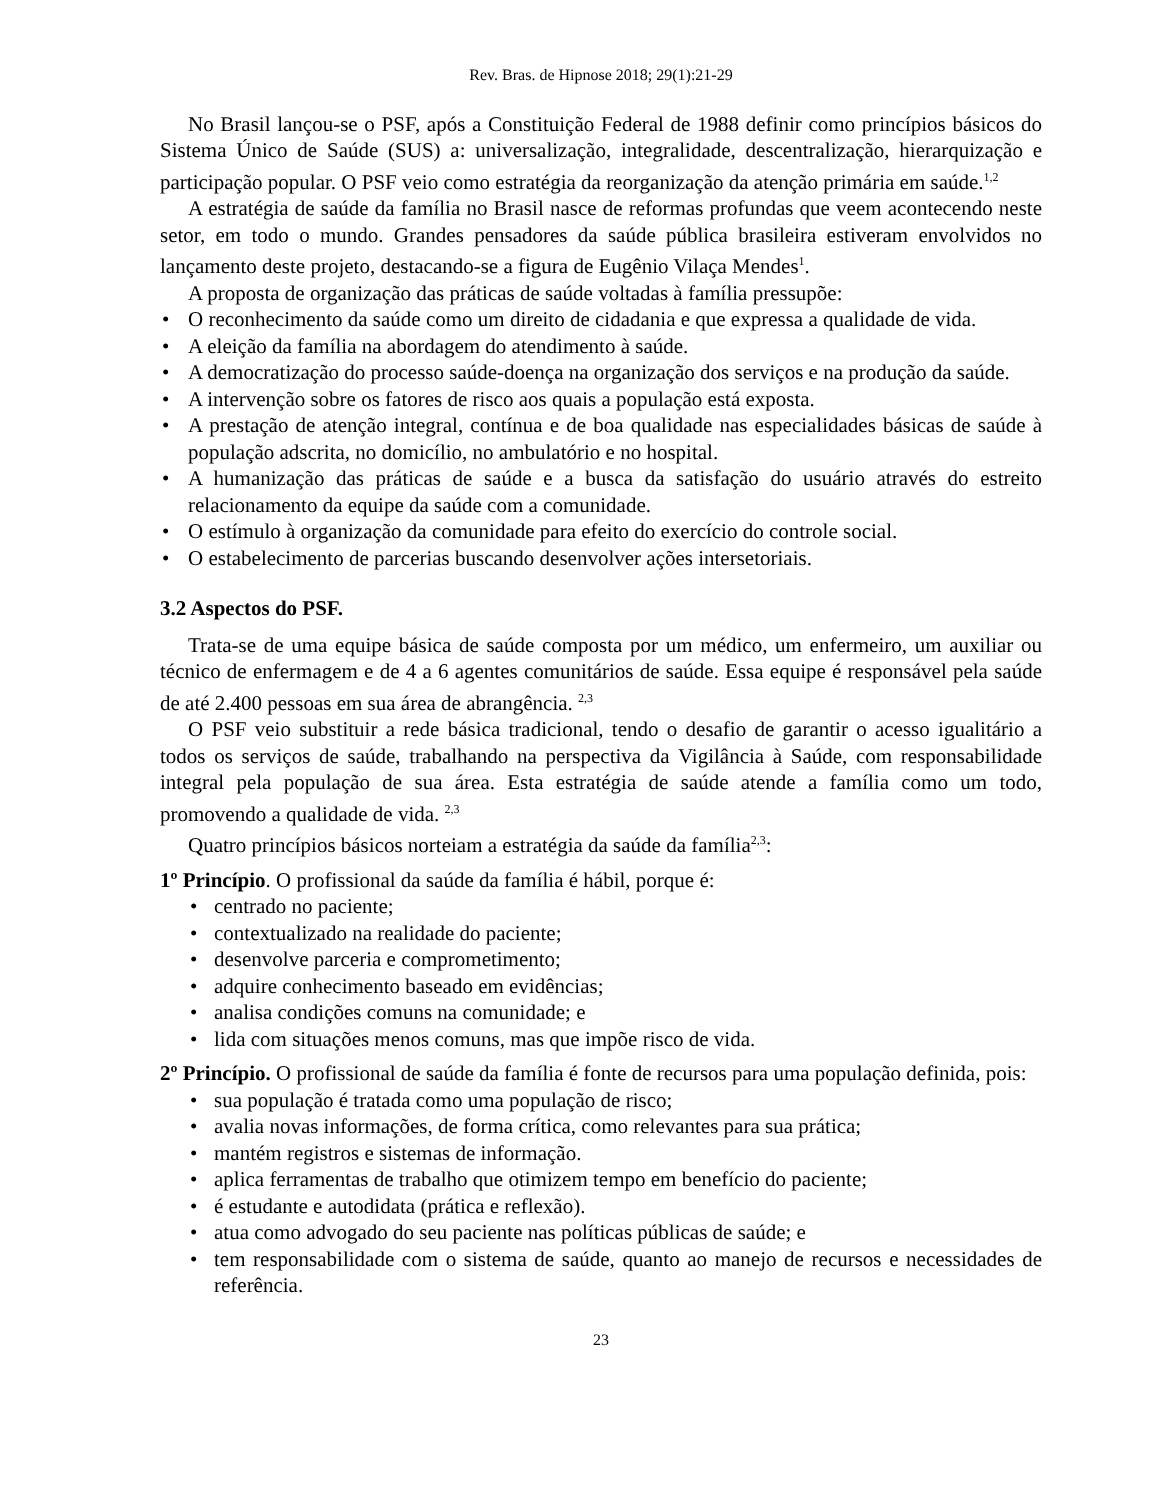Rev. Bras. de Hipnose 2018; 29(1):21-29
No Brasil lançou-se o PSF, após a Constituição Federal de 1988 definir como princípios básicos do Sistema Único de Saúde (SUS) a: universalização, integralidade, descentralização, hierarquização e participação popular. O PSF veio como estratégia da reorganização da atenção primária em saúde.<sup>1,2</sup>
A estratégia de saúde da família no Brasil nasce de reformas profundas que veem acontecendo neste setor, em todo o mundo. Grandes pensadores da saúde pública brasileira estiveram envolvidos no lançamento deste projeto, destacando-se a figura de Eugênio Vilaça Mendes<sup>1</sup>.
A proposta de organização das práticas de saúde voltadas à família pressupõe:
• O reconhecimento da saúde como um direito de cidadania e que expressa a qualidade de vida.
• A eleição da família na abordagem do atendimento à saúde.
• A democratização do processo saúde-doença na organização dos serviços e na produção da saúde.
• A intervenção sobre os fatores de risco aos quais a população está exposta.
• A prestação de atenção integral, contínua e de boa qualidade nas especialidades básicas de saúde à população adscrita, no domicílio, no ambulatório e no hospital.
• A humanização das práticas de saúde e a busca da satisfação do usuário através do estreito relacionamento da equipe da saúde com a comunidade.
• O estímulo à organização da comunidade para efeito do exercício do controle social.
• O estabelecimento de parcerias buscando desenvolver ações intersetoriais.
3.2 Aspectos do PSF.
Trata-se de uma equipe básica de saúde composta por um médico, um enfermeiro, um auxiliar ou técnico de enfermagem e de 4 a 6 agentes comunitários de saúde. Essa equipe é responsável pela saúde de até 2.400 pessoas em sua área de abrangência. <sup>2,3</sup>
O PSF veio substituir a rede básica tradicional, tendo o desafio de garantir o acesso igualitário a todos os serviços de saúde, trabalhando na perspectiva da Vigilância à Saúde, com responsabilidade integral pela população de sua área. Esta estratégia de saúde atende a família como um todo, promovendo a qualidade de vida. <sup>2,3</sup>
Quatro princípios básicos norteiam a estratégia da saúde da família<sup>2,3</sup>:
1º Princípio. O profissional da saúde da família é hábil, porque é:
• centrado no paciente;
• contextualizado na realidade do paciente;
• desenvolve parceria e comprometimento;
• adquire conhecimento baseado em evidências;
• analisa condições comuns na comunidade; e
• lida com situações menos comuns, mas que impõe risco de vida.
2º Princípio. O profissional de saúde da família é fonte de recursos para uma população definida, pois:
• sua população é tratada como uma população de risco;
• avalia novas informações, de forma crítica, como relevantes para sua prática;
• mantém registros e sistemas de informação.
• aplica ferramentas de trabalho que otimizem tempo em benefício do paciente;
• é estudante e autodidata (prática e reflexão).
• atua como advogado do seu paciente nas políticas públicas de saúde; e
• tem responsabilidade com o sistema de saúde, quanto ao manejo de recursos e necessidades de referência.
23